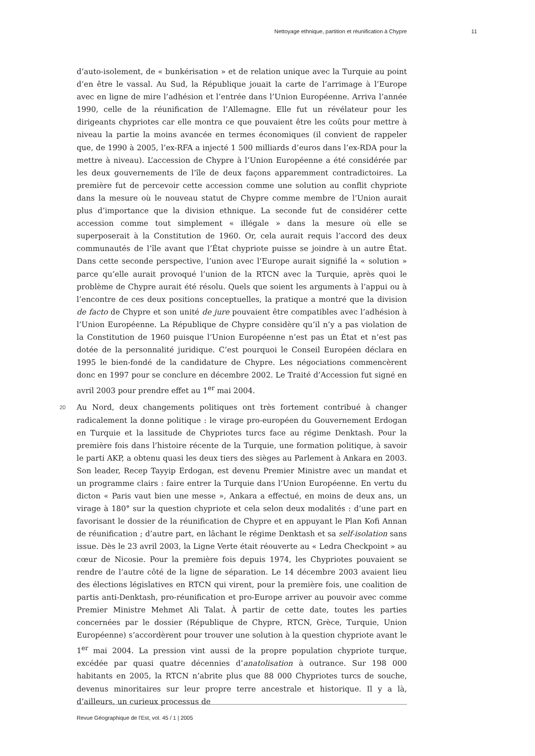Nettoyage ethnique, partition et réunification à Chypre 11
d’auto-isolement, de « bunkérisation » et de relation unique avec la Turquie au point d’en être le vassal. Au Sud, la République jouait la carte de l’arrimage à l’Europe avec en ligne de mire l’adhésion et l’entrée dans l’Union Européenne. Arriva l’année 1990, celle de la réunification de l’Allemagne. Elle fut un révélateur pour les dirigeants chypriotes car elle montra ce que pouvaient être les coûts pour mettre à niveau la partie la moins avancée en termes économiques (il convient de rappeler que, de 1990 à 2005, l’ex-RFA a injecté 1 500 milliards d’euros dans l’ex-RDA pour la mettre à niveau). L’accession de Chypre à l’Union Européenne a été considérée par les deux gouvernements de l’île de deux façons apparemment contradictoires. La première fut de percevoir cette accession comme une solution au conflit chypriote dans la mesure où le nouveau statut de Chypre comme membre de l’Union aurait plus d’importance que la division ethnique. La seconde fut de considérer cette accession comme tout simplement « illégale » dans la mesure où elle se superposerait à la Constitution de 1960. Or, cela aurait requis l’accord des deux communautés de l’île avant que l’État chypriote puisse se joindre à un autre État. Dans cette seconde perspective, l’union avec l’Europe aurait signifié la « solution » parce qu’elle aurait provoqué l’union de la RTCN avec la Turquie, après quoi le problème de Chypre aurait été résolu. Quels que soient les arguments à l’appui ou à l’encontre de ces deux positions conceptuelles, la pratique a montré que la division de facto de Chypre et son unité de jure pouvaient être compatibles avec l’adhésion à l’Union Européenne. La République de Chypre considère qu’il n’y a pas violation de la Constitution de 1960 puisque l’Union Européenne n’est pas un État et n’est pas dotée de la personnalité juridique. C’est pourquoi le Conseil Européen déclara en 1995 le bien-fondé de la candidature de Chypre. Les négociations commencèrent donc en 1997 pour se conclure en décembre 2002. Le Traité d’Accession fut signé en avril 2003 pour prendre effet au 1<sup>er</sup> mai 2004.
20 Au Nord, deux changements politiques ont très fortement contribué à changer radicalement la donne politique : le virage pro-européen du Gouvernement Erdogan en Turquie et la lassitude de Chypriotes turcs face au régime Denktash. Pour la première fois dans l’histoire récente de la Turquie, une formation politique, à savoir le parti AKP, a obtenu quasi les deux tiers des sièges au Parlement à Ankara en 2003. Son leader, Recep Tayyip Erdogan, est devenu Premier Ministre avec un mandat et un programme clairs : faire entrer la Turquie dans l’Union Européenne. En vertu du dicton « Paris vaut bien une messe », Ankara a effectué, en moins de deux ans, un virage à 180° sur la question chypriote et cela selon deux modalités : d’une part en favorisant le dossier de la réunification de Chypre et en appuyant le Plan Kofi Annan de réunification ; d’autre part, en lâchant le régime Denktash et sa self-isolation sans issue. Dès le 23 avril 2003, la Ligne Verte était réouverte au « Ledra Checkpoint » au cœur de Nicosie. Pour la première fois depuis 1974, les Chypriotes pouvaient se rendre de l’autre côté de la ligne de séparation. Le 14 décembre 2003 avaient lieu des élections législatives en RTCN qui virent, pour la première fois, une coalition de partis anti-Denktash, pro-réunification et pro-Europe arriver au pouvoir avec comme Premier Ministre Mehmet Ali Talat. À partir de cette date, toutes les parties concernées par le dossier (République de Chypre, RTCN, Grèce, Turquie, Union Européenne) s’accordèrent pour trouver une solution à la question chypriote avant le 1<sup>er</sup> mai 2004. La pression vint aussi de la propre population chypriote turque, excédée par quasi quatre décennies d’anatolisation à outrance. Sur 198 000 habitants en 2005, la RTCN n’abrite plus que 88 000 Chypriotes turcs de souche, devenus minoritaires sur leur propre terre ancestrale et historique. Il y a là, d’ailleurs, un curieux processus de
Revue Géographique de l'Est, vol. 45 / 1 | 2005